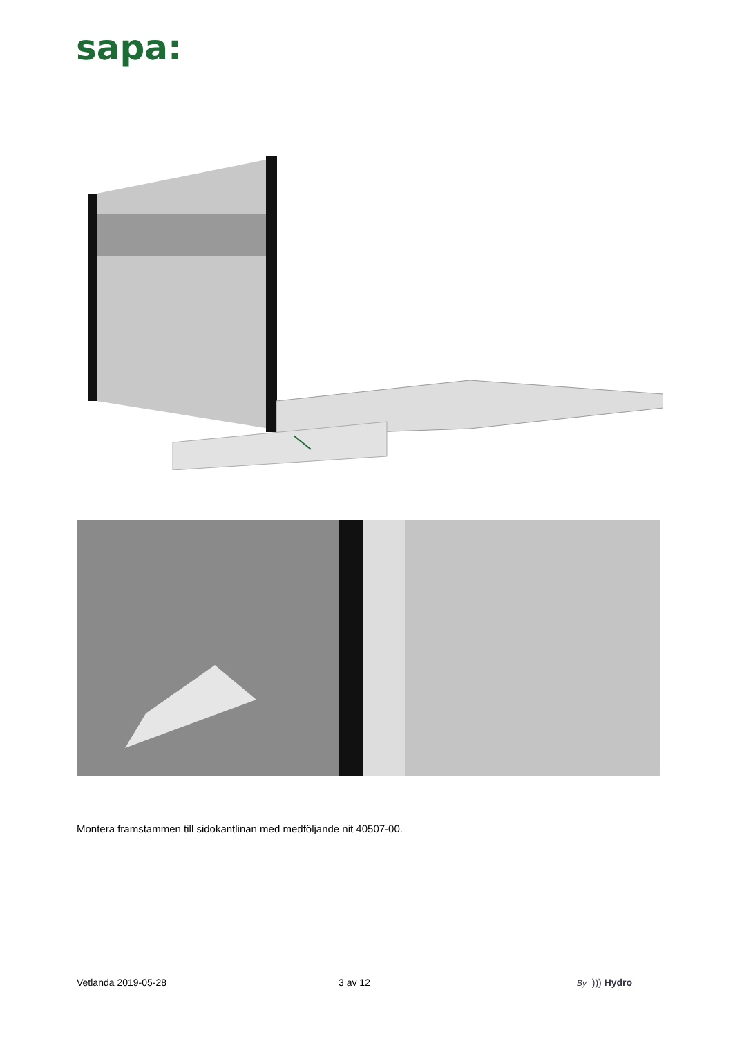sapa:
Montera framstammen till sidokantlinan med medföljande nit 40507-00.
Vetlanda 2019-05-28 3 av 12 By ))) Hydro